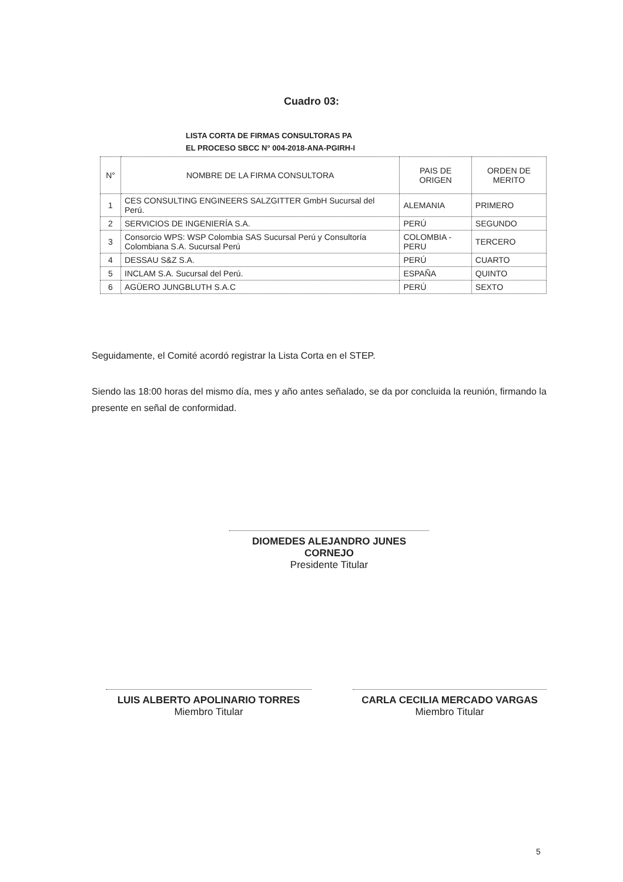Cuadro 03:
LISTA CORTA DE FIRMAS CONSULTORAS PA
EL PROCESO SBCC N° 004-2018-ANA-PGIRH-I
| N° | NOMBRE DE LA FIRMA CONSULTORA | PAIS DE ORIGEN | ORDEN DE MERITO |
| --- | --- | --- | --- |
| 1 | CES CONSULTING ENGINEERS SALZGITTER GmbH Sucursal del Perú. | ALEMANIA | PRIMERO |
| 2 | SERVICIOS DE INGENIERÍA S.A. | PERÚ | SEGUNDO |
| 3 | Consorcio WPS: WSP Colombia SAS Sucursal Perú y Consultoría Colombiana S.A. Sucursal Perú | COLOMBIA - PERU | TERCERO |
| 4 | DESSAU S&Z S.A. | PERÚ | CUARTO |
| 5 | INCLAM S.A. Sucursal del Perú. | ESPAÑA | QUINTO |
| 6 | AGÜERO JUNGBLUTH S.A.C | PERÚ | SEXTO |
Seguidamente, el Comité acordó registrar la Lista Corta en el STEP.
Siendo las 18:00 horas del mismo día, mes y año antes señalado, se da por concluida la reunión, firmando la presente en señal de conformidad.
DIOMEDES ALEJANDRO JUNES CORNEJO
Presidente Titular
LUIS ALBERTO APOLINARIO TORRES
Miembro Titular
CARLA CECILIA MERCADO VARGAS
Miembro Titular
5